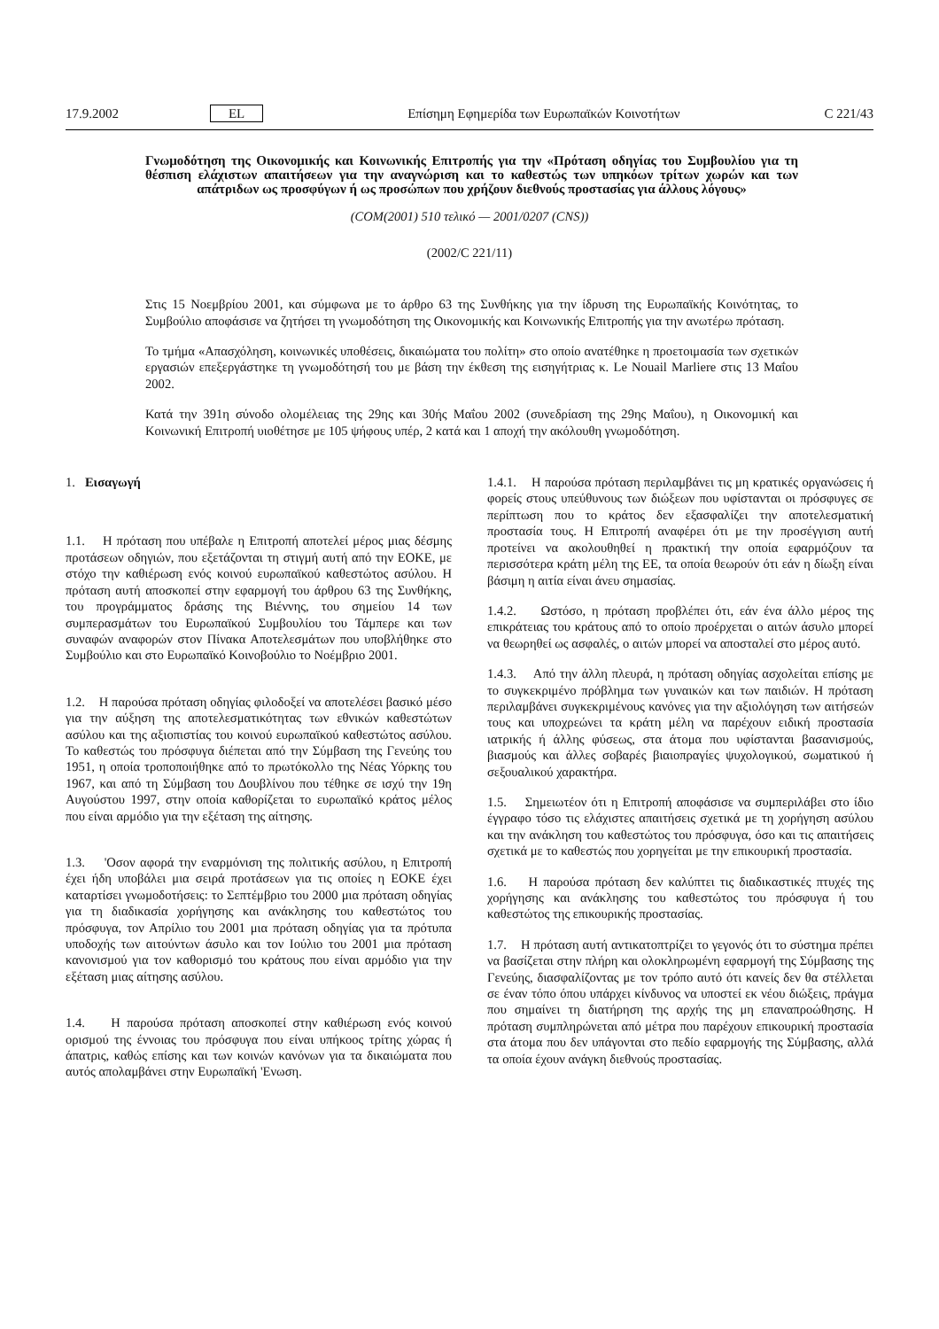17.9.2002 EL Επίσημη Εφημερίδα των Ευρωπαϊκών Κοινοτήτων C 221/43
Γνωμοδότηση της Οικονομικής και Κοινωνικής Επιτροπής για την «Πρόταση οδηγίας του Συμβουλίου για τη θέσπιση ελάχιστων απαιτήσεων για την αναγνώριση και το καθεστώς των υπηκόων τρίτων χωρών και των απάτριδων ως προσφύγων ή ως προσώπων που χρήζουν διεθνούς προστασίας για άλλους λόγους»
(COM(2001) 510 τελικό — 2001/0207 (CNS))
(2002/C 221/11)
Στις 15 Νοεμβρίου 2001, και σύμφωνα με το άρθρο 63 της Συνθήκης για την ίδρυση της Ευρωπαϊκής Κοινότητας, το Συμβούλιο αποφάσισε να ζητήσει τη γνωμοδότηση της Οικονομικής και Κοινωνικής Επιτροπής για την ανωτέρω πρόταση.
Το τμήμα «Απασχόληση, κοινωνικές υποθέσεις, δικαιώματα του πολίτη» στο οποίο ανατέθηκε η προετοιμασία των σχετικών εργασιών επεξεργάστηκε τη γνωμοδότησή του με βάση την έκθεση της εισηγήτριας κ. Le Nouail Marliere στις 13 Μαΐου 2002.
Κατά την 391η σύνοδο ολομέλειας της 29ης και 30ής Μαΐου 2002 (συνεδρίαση της 29ης Μαΐου), η Οικονομική και Κοινωνική Επιτροπή υιοθέτησε με 105 ψήφους υπέρ, 2 κατά και 1 αποχή την ακόλουθη γνωμοδότηση.
1. Εισαγωγή
1.1. Η πρόταση που υπέβαλε η Επιτροπή αποτελεί μέρος μιας δέσμης προτάσεων οδηγιών, που εξετάζονται τη στιγμή αυτή από την ΕΟΚΕ, με στόχο την καθιέρωση ενός κοινού ευρωπαϊκού καθεστώτος ασύλου. Η πρόταση αυτή αποσκοπεί στην εφαρμογή του άρθρου 63 της Συνθήκης, του προγράμματος δράσης της Βιέννης, του σημείου 14 των συμπερασμάτων του Ευρωπαϊκού Συμβουλίου του Τάμπερε και των συναφών αναφορών στον Πίνακα Αποτελεσμάτων που υποβλήθηκε στο Συμβούλιο και στο Ευρωπαϊκό Κοινοβούλιο το Νοέμβριο 2001.
1.2. Η παρούσα πρόταση οδηγίας φιλοδοξεί να αποτελέσει βασικό μέσο για την αύξηση της αποτελεσματικότητας των εθνικών καθεστώτων ασύλου και της αξιοπιστίας του κοινού ευρωπαϊκού καθεστώτος ασύλου. Το καθεστώς του πρόσφυγα διέπεται από την Σύμβαση της Γενεύης του 1951, η οποία τροποποιήθηκε από το πρωτόκολλο της Νέας Υόρκης του 1967, και από τη Σύμβαση του Δουβλίνου που τέθηκε σε ισχύ την 19η Αυγούστου 1997, στην οποία καθορίζεται το ευρωπαϊκό κράτος μέλος που είναι αρμόδιο για την εξέταση της αίτησης.
1.3. 'Οσον αφορά την εναρμόνιση της πολιτικής ασύλου, η Επιτροπή έχει ήδη υποβάλει μια σειρά προτάσεων για τις οποίες η ΕΟΚΕ έχει καταρτίσει γνωμοδοτήσεις: το Σεπτέμβριο του 2000 μια πρόταση οδηγίας για τη διαδικασία χορήγησης και ανάκλησης του καθεστώτος του πρόσφυγα, τον Απρίλιο του 2001 μια πρόταση οδηγίας για τα πρότυπα υποδοχής των αιτούντων άσυλο και τον Ιούλιο του 2001 μια πρόταση κανονισμού για τον καθορισμό του κράτους που είναι αρμόδιο για την εξέταση μιας αίτησης ασύλου.
1.4. Η παρούσα πρόταση αποσκοπεί στην καθιέρωση ενός κοινού ορισμού της έννοιας του πρόσφυγα που είναι υπήκοος τρίτης χώρας ή άπατρις, καθώς επίσης και των κοινών κανόνων για τα δικαιώματα που αυτός απολαμβάνει στην Ευρωπαϊκή 'Ενωση.
1.4.1. Η παρούσα πρόταση περιλαμβάνει τις μη κρατικές οργανώσεις ή φορείς στους υπεύθυνους των διώξεων που υφίστανται οι πρόσφυγες σε περίπτωση που το κράτος δεν εξασφαλίζει την αποτελεσματική προστασία τους. Η Επιτροπή αναφέρει ότι με την προσέγγιση αυτή προτείνει να ακολουθηθεί η πρακτική την οποία εφαρμόζουν τα περισσότερα κράτη μέλη της ΕΕ, τα οποία θεωρούν ότι εάν η δίωξη είναι βάσιμη η αιτία είναι άνευ σημασίας.
1.4.2. Ωστόσο, η πρόταση προβλέπει ότι, εάν ένα άλλο μέρος της επικράτειας του κράτους από το οποίο προέρχεται ο αιτών άσυλο μπορεί να θεωρηθεί ως ασφαλές, ο αιτών μπορεί να αποσταλεί στο μέρος αυτό.
1.4.3. Από την άλλη πλευρά, η πρόταση οδηγίας ασχολείται επίσης με το συγκεκριμένο πρόβλημα των γυναικών και των παιδιών. Η πρόταση περιλαμβάνει συγκεκριμένους κανόνες για την αξιολόγηση των αιτήσεών τους και υποχρεώνει τα κράτη μέλη να παρέχουν ειδική προστασία ιατρικής ή άλλης φύσεως, στα άτομα που υφίστανται βασανισμούς, βιασμούς και άλλες σοβαρές βιαιοπραγίες ψυχολογικού, σωματικού ή σεξουαλικού χαρακτήρα.
1.5. Σημειωτέον ότι η Επιτροπή αποφάσισε να συμπεριλάβει στο ίδιο έγγραφο τόσο τις ελάχιστες απαιτήσεις σχετικά με τη χορήγηση ασύλου και την ανάκληση του καθεστώτος του πρόσφυγα, όσο και τις απαιτήσεις σχετικά με το καθεστώς που χορηγείται με την επικουρική προστασία.
1.6. Η παρούσα πρόταση δεν καλύπτει τις διαδικαστικές πτυχές της χορήγησης και ανάκλησης του καθεστώτος του πρόσφυγα ή του καθεστώτος της επικουρικής προστασίας.
1.7. Η πρόταση αυτή αντικατοπτρίζει το γεγονός ότι το σύστημα πρέπει να βασίζεται στην πλήρη και ολοκληρωμένη εφαρμογή της Σύμβασης της Γενεύης, διασφαλίζοντας με τον τρόπο αυτό ότι κανείς δεν θα στέλλεται σε έναν τόπο όπου υπάρχει κίνδυνος να υποστεί εκ νέου διώξεις, πράγμα που σημαίνει τη διατήρηση της αρχής της μη επαναπροώθησης. Η πρόταση συμπληρώνεται από μέτρα που παρέχουν επικουρική προστασία στα άτομα που δεν υπάγονται στο πεδίο εφαρμογής της Σύμβασης, αλλά τα οποία έχουν ανάγκη διεθνούς προστασίας.